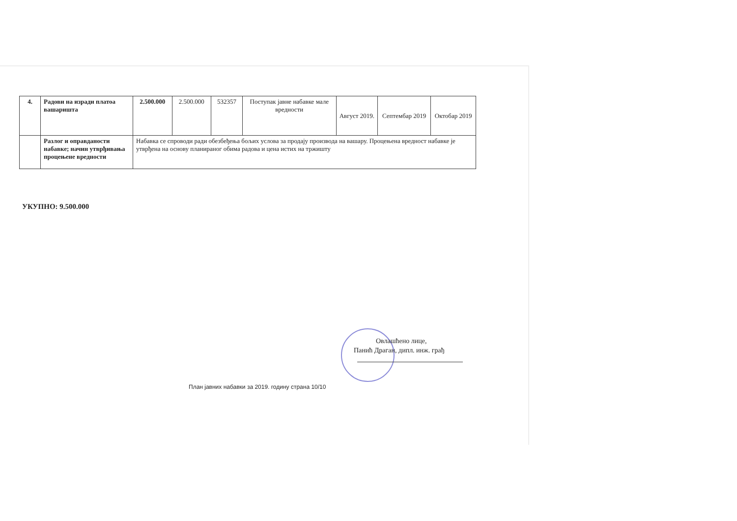| 4. | Радови на изради платоа вашаришта | 2.500.000 | 2.500.000 | 532357 | Поступак јавне набавке мале вредности | Август 2019. | Септембар 2019 | Октобар 2019 |
| | Разлог и оправданости набавке; начин утврђивања процењене вредности | Набавка се спроводи ради обезбеђења бољих услова за продају производа на вашару. Процењена вредност набавке је утврђена на основу планираног обима радова и цена истих на тржишту | | | | | | |
УКУПНО: 9.500.000
Овлашћено лице,
Панић Драган, дипл. инж. грађ
План јавних набавки за 2019. годину страна 10/10